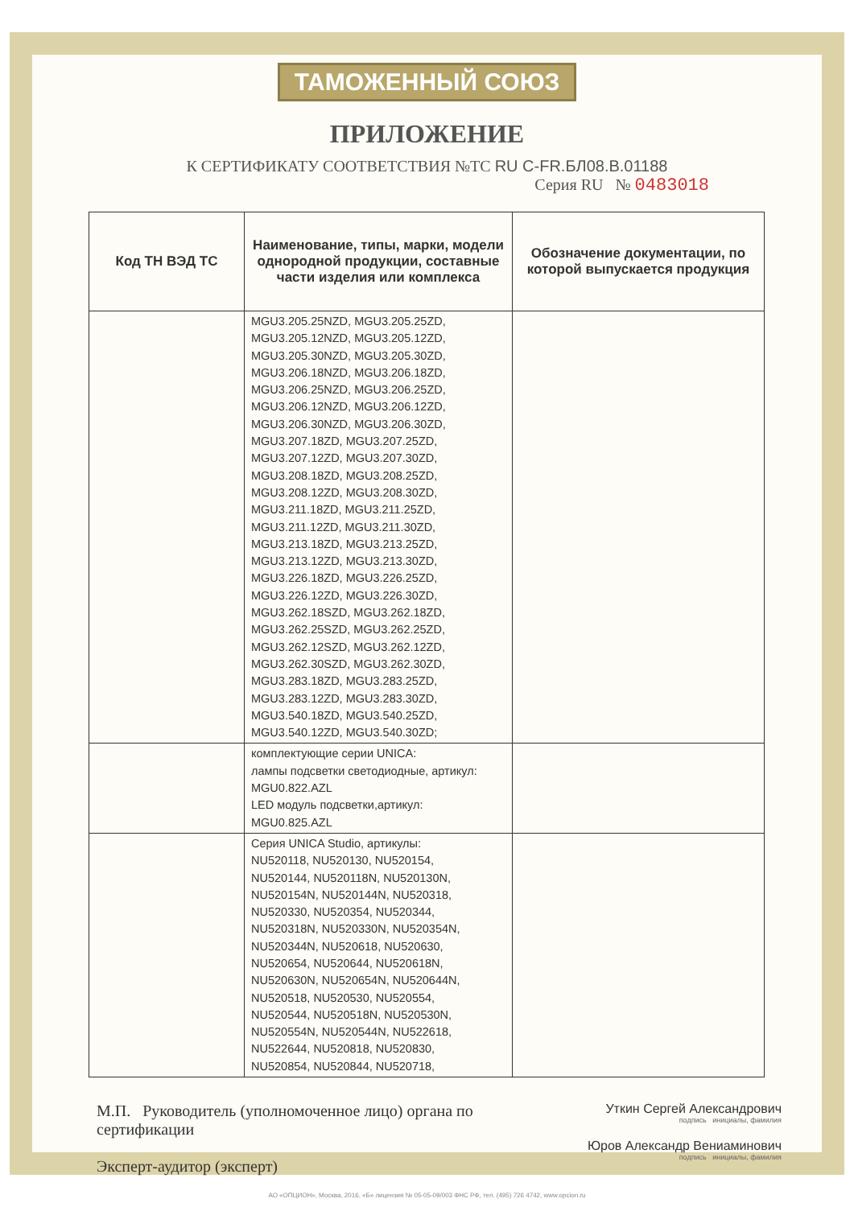ТАМОЖЕННЫЙ СОЮЗ
ПРИЛОЖЕНИЕ
К СЕРТИФИКАТУ СООТВЕТСТВИЯ №ТС RU С-FR.БЛ08.В.01188
Серия RU № 0483018
| Код ТН ВЭД ТС | Наименование, типы, марки, модели однородной продукции, составные части изделия или комплекса | Обозначение документации, по которой выпускается продукция |
| --- | --- | --- |
| | MGU3.205.25NZD, MGU3.205.25ZD, MGU3.205.12NZD, MGU3.205.12ZD, MGU3.205.30NZD, MGU3.205.30ZD, MGU3.206.18NZD, MGU3.206.18ZD, MGU3.206.25NZD, MGU3.206.25ZD, MGU3.206.12NZD, MGU3.206.12ZD, MGU3.206.30NZD, MGU3.206.30ZD, MGU3.207.18ZD, MGU3.207.25ZD, MGU3.207.12ZD, MGU3.207.30ZD, MGU3.208.18ZD, MGU3.208.25ZD, MGU3.208.12ZD, MGU3.208.30ZD, MGU3.211.18ZD, MGU3.211.25ZD, MGU3.211.12ZD, MGU3.211.30ZD, MGU3.213.18ZD, MGU3.213.25ZD, MGU3.213.12ZD, MGU3.213.30ZD, MGU3.226.18ZD, MGU3.226.25ZD, MGU3.226.12ZD, MGU3.226.30ZD, MGU3.262.18SZD, MGU3.262.18ZD, MGU3.262.25SZD, MGU3.262.25ZD, MGU3.262.12SZD, MGU3.262.12ZD, MGU3.262.30SZD, MGU3.262.30ZD, MGU3.283.18ZD, MGU3.283.25ZD, MGU3.283.12ZD, MGU3.283.30ZD, MGU3.540.18ZD, MGU3.540.25ZD, MGU3.540.12ZD, MGU3.540.30ZD; | |
| | комплектующие серии UNICA: лампы подсветки светодиодные, артикул: MGU0.822.AZL LED модуль подсветки,артикул: MGU0.825.AZL | |
| | Серия UNICA Studio, артикулы: NU520118, NU520130, NU520154, NU520144, NU520118N, NU520130N, NU520154N, NU520144N, NU520318, NU520330, NU520354, NU520344, NU520318N, NU520330N, NU520354N, NU520344N, NU520618, NU520630, NU520654, NU520644, NU520618N, NU520630N, NU520654N, NU520644N, NU520518, NU520530, NU520554, NU520544, NU520518N, NU520530N, NU520554N, NU520544N, NU522618, NU522644, NU520818, NU520830, NU520854, NU520844, NU520718, | |
М.П. Руководитель (уполномоченное лицо) органа по сертификации
Эксперт-аудитор (эксперт)
Уткин Сергей Александрович
подпись инициалы, фамилия
Юров Александр Вениаминович
подпись инициалы, фамилия
АО «ОПЦИОН», Москва, 2016, «Б» лицензия № 05-05-09/003 ФНС РФ, тел. (495) 726 4742, www.opcion.ru